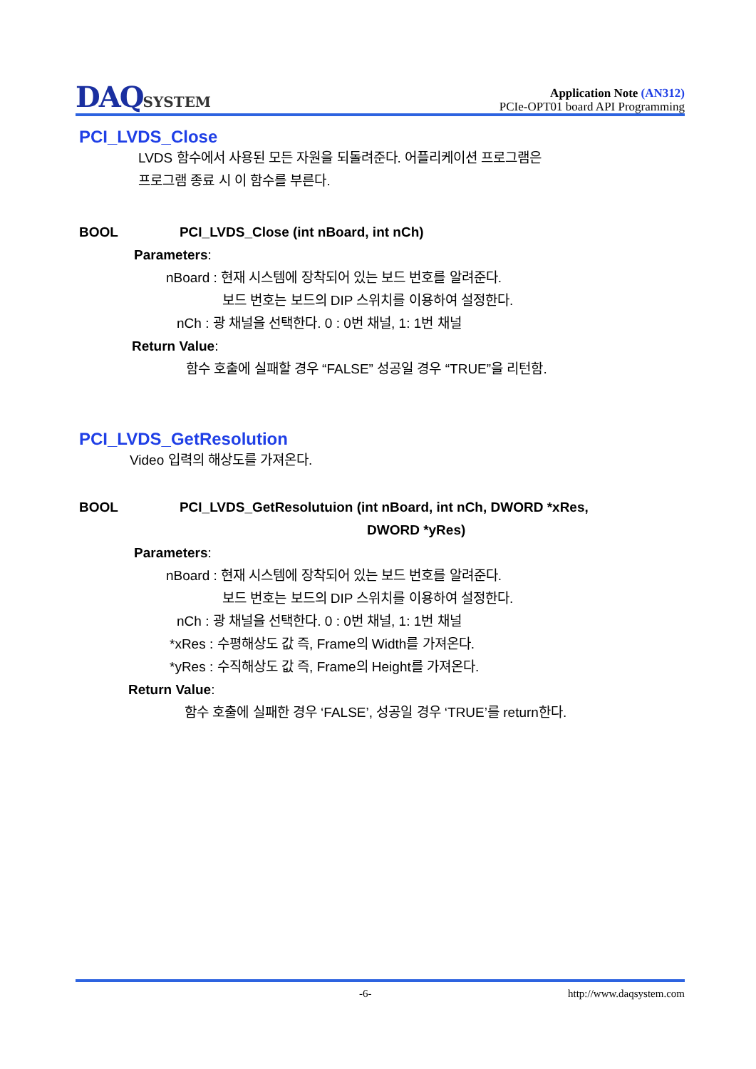DAQSYSTEM
Application Note (AN312)
PCIe-OPT01 board API Programming
PCI_LVDS_Close
LVDS 함수에서 사용된 모든 자원을 되돌려준다. 어플리케이션 프로그램은
프로그램 종료 시 이 함수를 부른다.
BOOL PCI_LVDS_Close (int nBoard, int nCh)
Parameters:
nBoard : 현재 시스템에 장착되어 있는 보드 번호를 알려준다.
보드 번호는 보드의 DIP 스위치를 이용하여 설정한다.
nCh : 광 채널을 선택한다. 0 : 0번 채널, 1: 1번 채널
Return Value:
함수 호출에 실패할 경우 “FALSE” 성공일 경우 “TRUE”을 리턴함.
PCI_LVDS_GetResolution
Video 입력의 해상도를 가져온다.
BOOL PCI_LVDS_GetResolutuion (int nBoard, int nCh, DWORD *xRes,
DWORD *yRes)
Parameters:
nBoard : 현재 시스템에 장착되어 있는 보드 번호를 알려준다.
보드 번호는 보드의 DIP 스위치를 이용하여 설정한다.
nCh : 광 채널을 선택한다. 0 : 0번 채널, 1: 1번 채널
*xRes : 수평해상도 값 즉, Frame의 Width를 가져온다.
*yRes : 수직해상도 값 즉, Frame의 Height를 가져온다.
Return Value:
함수 호출에 실패한 경우 ‘FALSE’, 성공일 경우 ‘TRUE’를 return한다.
-6- http://www.daqsystem.com